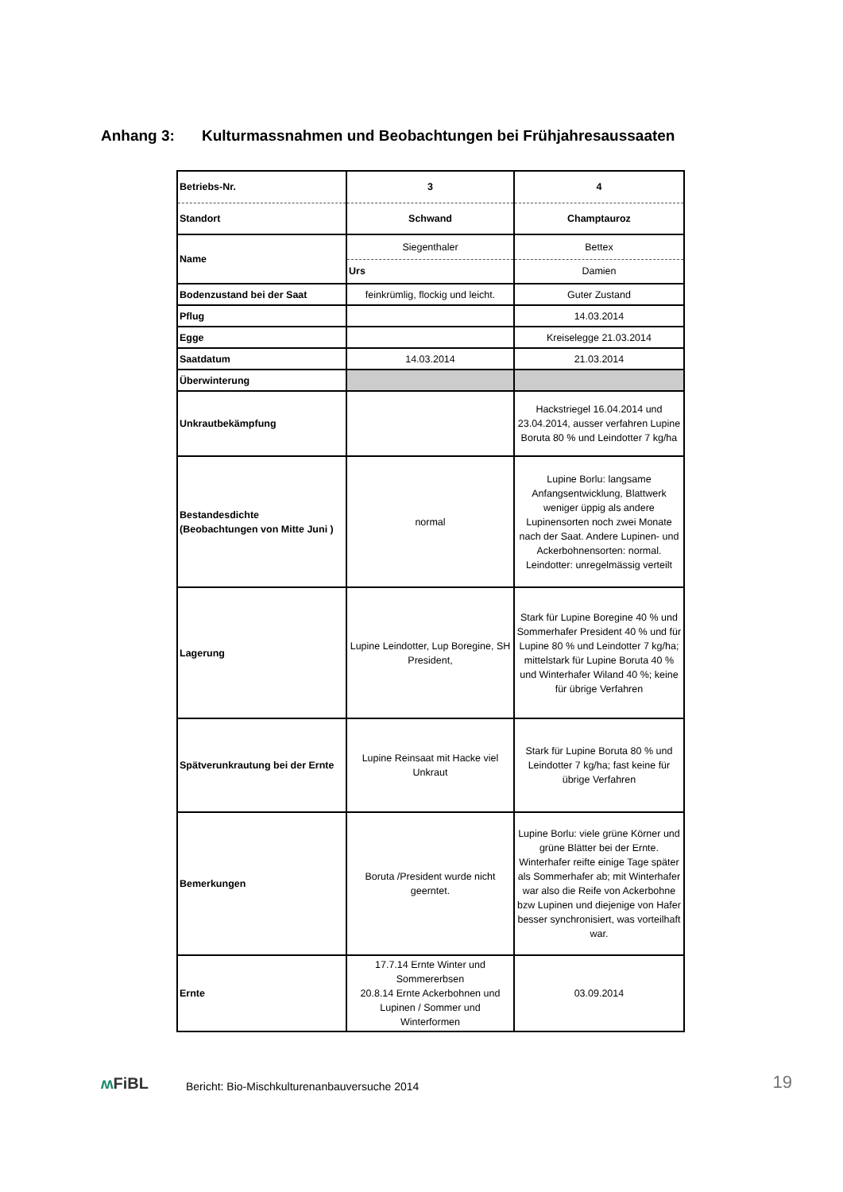Anhang 3: Kulturmassnahmen und Beobachtungen bei Frühjahresaussaaten
| Betriebs-Nr. | 3 | 4 |
| Standort | Schwand | Champtauroz |
| Name | Siegenthaler | Bettex |
| | Urs | Damien |
| Bodenzustand bei der Saat | feinkrümlig, flockig und leicht. | Guter Zustand |
| Pflug | | 14.03.2014 |
| Egge | | Kreiselegge 21.03.2014 |
| Saatdatum | 14.03.2014 | 21.03.2014 |
| Überwinterung | | |
| Unkrautbekämpfung | | Hackstriegel 16.04.2014 und 23.04.2014, ausser verfahren Lupine Boruta 80 % und Leindotter 7 kg/ha |
| Bestandesdichte (Beobachtungen von Mitte Juni ) | normal | Lupine Borlu: langsame Anfangsentwicklung, Blattwerk weniger üppig als andere Lupinensorten noch zwei Monate nach der Saat. Andere Lupinen- und Ackerbohnensorten: normal. Leindotter: unregelmässig verteilt |
| Lagerung | Lupine Leindotter, Lup Boregine, SH President, | Stark für Lupine Boregine 40 % und Sommerhafer President 40 % und für Lupine 80 % und Leindotter 7 kg/ha; mittelstark für Lupine Boruta 40 % und Winterhafer Wiland 40 %; keine für übrige Verfahren |
| Spätverunkrautung bei der Ernte | Lupine Reinsaat mit Hacke viel Unkraut | Stark für Lupine Boruta 80 % und Leindotter 7 kg/ha; fast keine für übrige Verfahren |
| Bemerkungen | Boruta /President wurde nicht geerntet. | Lupine Borlu: viele grüne Körner und grüne Blätter bei der Ernte. Winterhafer reifte einige Tage später als Sommerhafer ab; mit Winterhafer war also die Reife von Ackerbohne bzw Lupinen und diejenige von Hafer besser synchronisiert, was vorteilhaft war. |
| Ernte | 17.7.14 Ernte Winter und Sommererbsen 20.8.14 Ernte Ackerbohnen und Lupinen / Sommer und Winterformen | 03.09.2014 |
ʍ FiBL
Bericht: Bio-Mischkulturenanbauversuche 2014
19